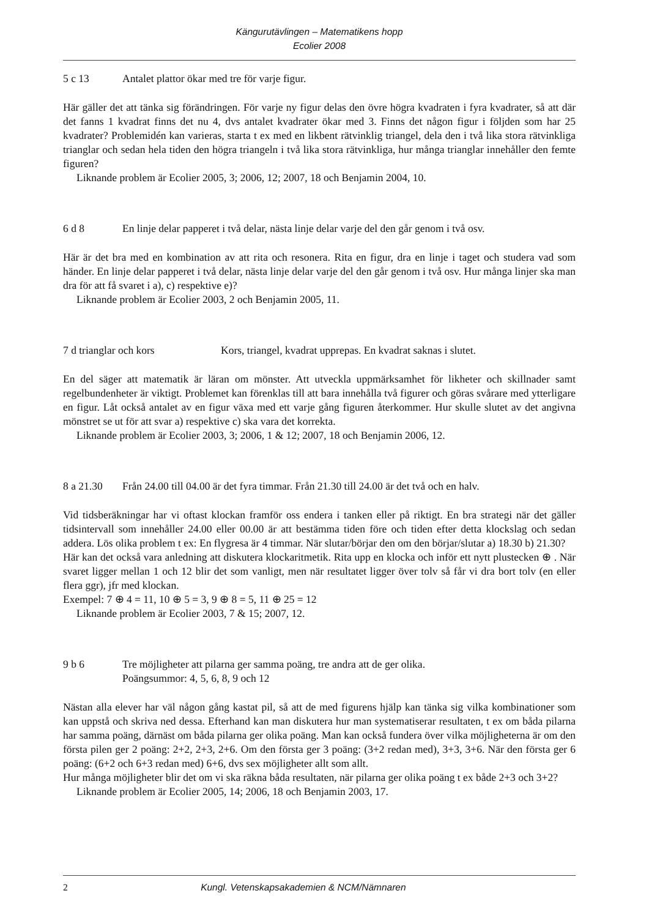Kängurutävlingen – Matematikens hopp
Ecolier 2008
5 c 13 Antalet plattor ökar med tre för varje figur.
Här gäller det att tänka sig förändringen. För varje ny figur delas den övre högra kvadraten i fyra kvadrater, så att där det fanns 1 kvadrat finns det nu 4, dvs antalet kvadrater ökar med 3. Finns det någon figur i följden som har 25 kvadrater? Problemidén kan varieras, starta t ex med en likbent rätvinklig triangel, dela den i två lika stora rätvinkliga trianglar och sedan hela tiden den högra triangeln i två lika stora rätvinkliga, hur många trianglar innehåller den femte figuren?
Liknande problem är Ecolier 2005, 3; 2006, 12; 2007, 18 och Benjamin 2004, 10.
6 d 8 En linje delar papperet i två delar, nästa linje delar varje del den går genom i två osv.
Här är det bra med en kombination av att rita och resonera. Rita en figur, dra en linje i taget och studera vad som händer. En linje delar papperet i två delar, nästa linje delar varje del den går genom i två osv. Hur många linjer ska man dra för att få svaret i a), c) respektive e)?
Liknande problem är Ecolier 2003, 2 och Benjamin 2005, 11.
7 d trianglar och kors Kors, triangel, kvadrat upprepas. En kvadrat saknas i slutet.
En del säger att matematik är läran om mönster. Att utveckla uppmärksamhet för likheter och skillnader samt regelbundenheter är viktigt. Problemet kan förenklas till att bara innehålla två figurer och göras svårare med ytterligare en figur. Låt också antalet av en figur växa med ett varje gång figuren återkommer. Hur skulle slutet av det angivna mönstret se ut för att svar a) respektive c) ska vara det korrekta.
Liknande problem är Ecolier 2003, 3; 2006, 1 & 12; 2007, 18 och Benjamin 2006, 12.
8 a 21.30 Från 24.00 till 04.00 är det fyra timmar. Från 21.30 till 24.00 är det två och en halv.
Vid tidsberäkningar har vi oftast klockan framför oss endera i tanken eller på riktigt. En bra strategi när det gäller tidsintervall som innehåller 24.00 eller 00.00 är att bestämma tiden före och tiden efter detta klockslag och sedan addera. Lös olika problem t ex: En flygresa är 4 timmar. När slutar/börjar den om den börjar/slutar a) 18.30 b) 21.30?
Här kan det också vara anledning att diskutera klockaritmetik. Rita upp en klocka och inför ett nytt plustecken ⊕ . När svaret ligger mellan 1 och 12 blir det som vanligt, men när resultatet ligger över tolv så får vi dra bort tolv (en eller flera ggr), jfr med klockan.
Exempel: 7 ⊕ 4 = 11, 10 ⊕ 5 = 3, 9 ⊕ 8 = 5, 11 ⊕ 25 = 12
Liknande problem är Ecolier 2003, 7 & 15; 2007, 12.
9 b 6 Tre möjligheter att pilarna ger samma poäng, tre andra att de ger olika.
Poängsummor: 4, 5, 6, 8, 9 och 12
Nästan alla elever har väl någon gång kastat pil, så att de med figurens hjälp kan tänka sig vilka kombinationer som kan uppstå och skriva ned dessa. Efterhand kan man diskutera hur man systematiserar resultaten, t ex om båda pilarna har samma poäng, därnäst om båda pilarna ger olika poäng. Man kan också fundera över vilka möjligheterna är om den första pilen ger 2 poäng: 2+2, 2+3, 2+6. Om den första ger 3 poäng: (3+2 redan med), 3+3, 3+6. När den första ger 6 poäng: (6+2 och 6+3 redan med) 6+6, dvs sex möjligheter allt som allt.
Hur många möjligheter blir det om vi ska räkna båda resultaten, när pilarna ger olika poäng t ex både 2+3 och 3+2?
Liknande problem är Ecolier 2005, 14; 2006, 18 och Benjamin 2003, 17.
2 Kungl. Vetenskapsakademien & NCM/Nämnaren